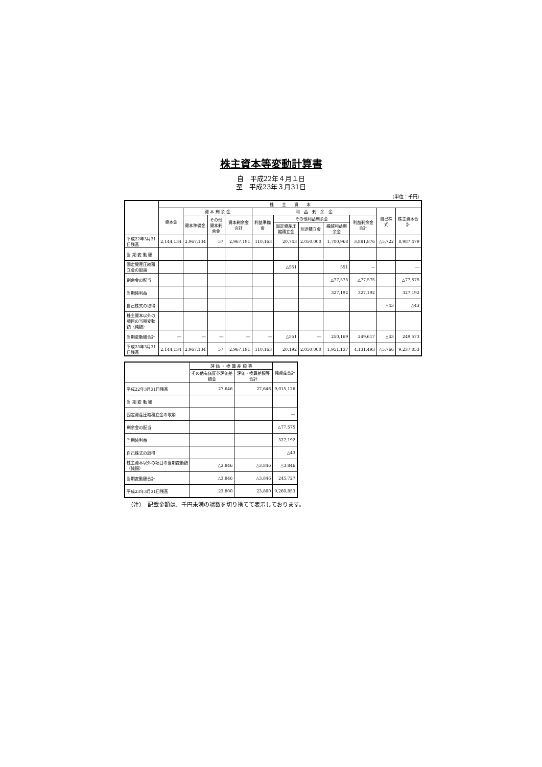株主資本等変動計算書
自　平成22年４月１日
至　平成23年３月31日
（単位：千円）
| | 株 主 資 本 | | | | | | | | | | |
| --- | --- | --- | --- | --- | --- | --- | --- | --- | --- | --- | --- |
| | 資本金 | 資 本 剰 余 金 | | | 利 益 剰 余 金 | | | | | 自己株式 | 株主資本合計 |
| | | 資本準備金 | その他資本剰余金 | 資本剰余金合計 | 利益準備金 | その他利益剰余金 | | | 利益剰余金合計 | | |
| | | | | | | 固定資産圧縮積立金 | 別途積立金 | 繰越利益剰余金 | | | |
| 平成22年3月31日残高 | 2,144,134 | 2,967,134 | 57 | 2,967,191 | 110,163 | 20,743 | 2,050,000 | 1,700,968 | 3,881,876 | △5,722 | 8,987,479 |
| 当 期 変 動 額 | | | | | | | | | | | |
| 固定資産圧縮積立金の取崩 | | | | | | △551 | | 551 | ― | | ― |
| 剰余金の配当 | | | | | | | | △77,575 | △77,575 | | △77,575 |
| 当期純利益 | | | | | | | | 327,192 | 327,192 | | 327,192 |
| 自己株式の取得 | | | | | | | | | | △43 | △43 |
| 株主資本以外の項目の当期変動額（純額） | | | | | | | | | | | |
| 当期変動額合計 | ― | ― | ― | ― | ― | △551 | ― | 250,169 | 249,617 | △43 | 249,573 |
| 平成23年3月31日残高 | 2,144,134 | 2,967,134 | 57 | 2,967,191 | 110,163 | 20,192 | 2,050,000 | 1,951,137 | 4,131,493 | △5,766 | 9,237,053 |
| | 評 価 ・ 換 算 差 額 等 | | 純資産合計 |
| --- | --- | --- | --- |
| | その他有価証券評価差額金 | 評価・換算差額等合計 | |
| 平成22年3月31日残高 | 27,646 | 27,646 | 9,015,126 |
| 当 期 変 動 額 | | | |
| 固定資産圧縮積立金の取崩 | | | ― |
| 剰余金の配当 | | | △77,575 |
| 当期純利益 | | | 327,192 |
| 自己株式の取得 | | | △43 |
| 株主資本以外の項目の当期変動額（純額） | △3,846 | △3,846 | △3,846 |
| 当期変動額合計 | △3,846 | △3,846 | 245,727 |
| 平成23年3月31日残高 | 23,800 | 23,800 | 9,260,853 |
（注）　記載金額は、千円未満の端数を切り捨てて表示しております。